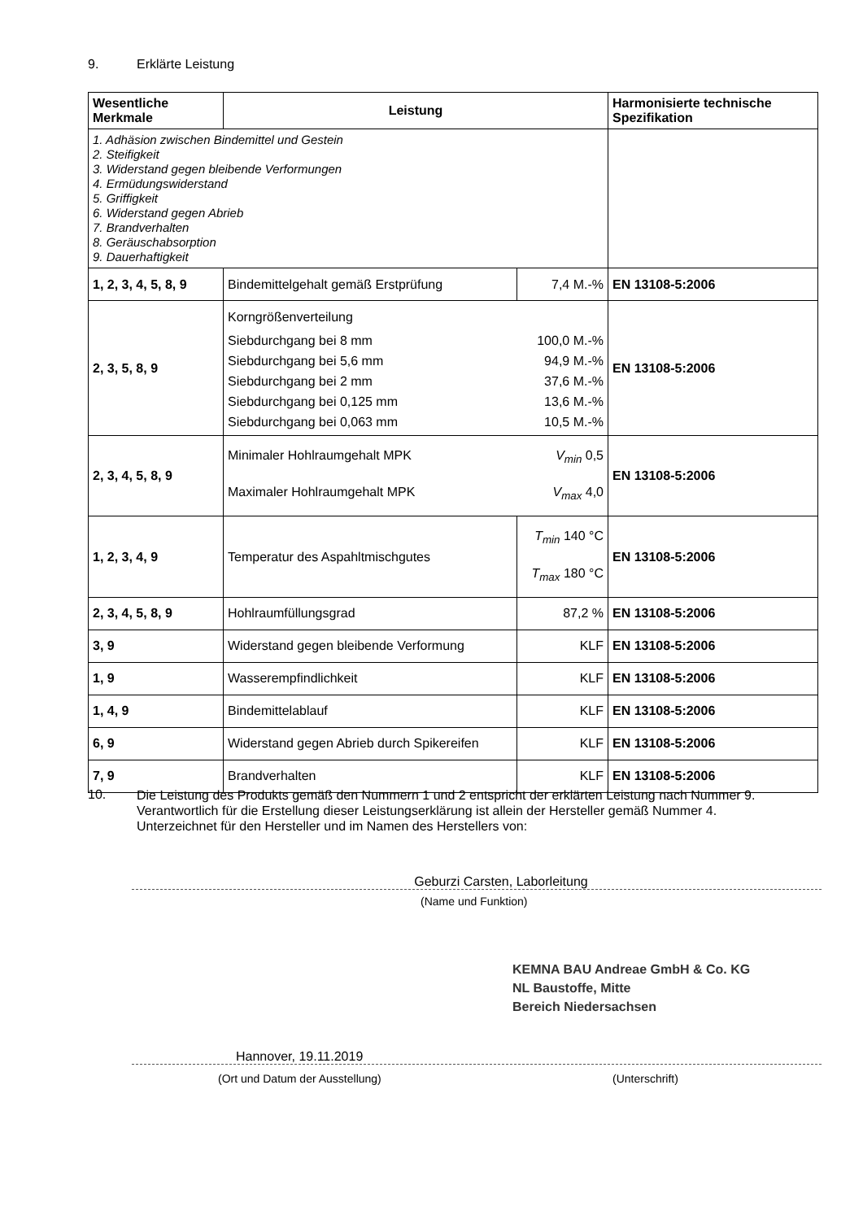9. Erklärte Leistung
| Wesentliche Merkmale | Leistung | | Harmonisierte technische Spezifikation |
| --- | --- | --- | --- |
| 1. Adhäsion zwischen Bindemittel und Gestein 2. Steifigkeit 3. Widerstand gegen bleibende Verformungen 4. Ermüdungswiderstand 5. Griffigkeit 6. Widerstand gegen Abrieb 7. Brandverhalten 8. Geräuschabsorption 9. Dauerhaftigkeit | | | |
| 1, 2, 3, 4, 5, 8, 9 | Bindemittelgehalt gemäß Erstprüfung | 7,4 M.-% | EN 13108-5:2006 |
| 2, 3, 5, 8, 9 | Korngrößenverteilung Siebdurchgang bei 8 mm 100,0 M.-% Siebdurchgang bei 5,6 mm 94,9 M.-% Siebdurchgang bei 2 mm 37,6 M.-% Siebdurchgang bei 0,125 mm 13,6 M.-% Siebdurchgang bei 0,063 mm 10,5 M.-% | | EN 13108-5:2006 |
| 2, 3, 4, 5, 8, 9 | Minimaler Hohlraumgehalt MPK V<sub>min</sub> 0,5 Maximaler Hohlraumgehalt MPK V<sub>max</sub> 4,0 | | EN 13108-5:2006 |
| 1, 2, 3, 4, 9 | Temperatur des Aspahltmischgutes | T<sub>min</sub> 140 °C T<sub>max</sub> 180 °C | EN 13108-5:2006 |
| 2, 3, 4, 5, 8, 9 | Hohlraumfüllungsgrad | 87,2 % | EN 13108-5:2006 |
| 3, 9 | Widerstand gegen bleibende Verformung | KLF | EN 13108-5:2006 |
| 1, 9 | Wasserempfindlichkeit | KLF | EN 13108-5:2006 |
| 1, 4, 9 | Bindemittelablauf | KLF | EN 13108-5:2006 |
| 6, 9 | Widerstand gegen Abrieb durch Spikereifen | KLF | EN 13108-5:2006 |
| 7, 9 | Brandverhalten | KLF | EN 13108-5:2006 |
10.
Die Leistung des Produkts gemäß den Nummern 1 und 2 entspricht der erklärten Leistung nach Nummer 9.
Verantwortlich für die Erstellung dieser Leistungserklärung ist allein der Hersteller gemäß Nummer 4.
Unterzeichnet für den Hersteller und im Namen des Herstellers von:
Geburzi Carsten, Laborleitung
(Name und Funktion)
KEMNA BAU Andreae GmbH & Co. KG
NL Baustoffe, Mitte
Bereich Niedersachsen
Hannover, 19.11.2019
(Ort und Datum der Ausstellung)
(Unterschrift)